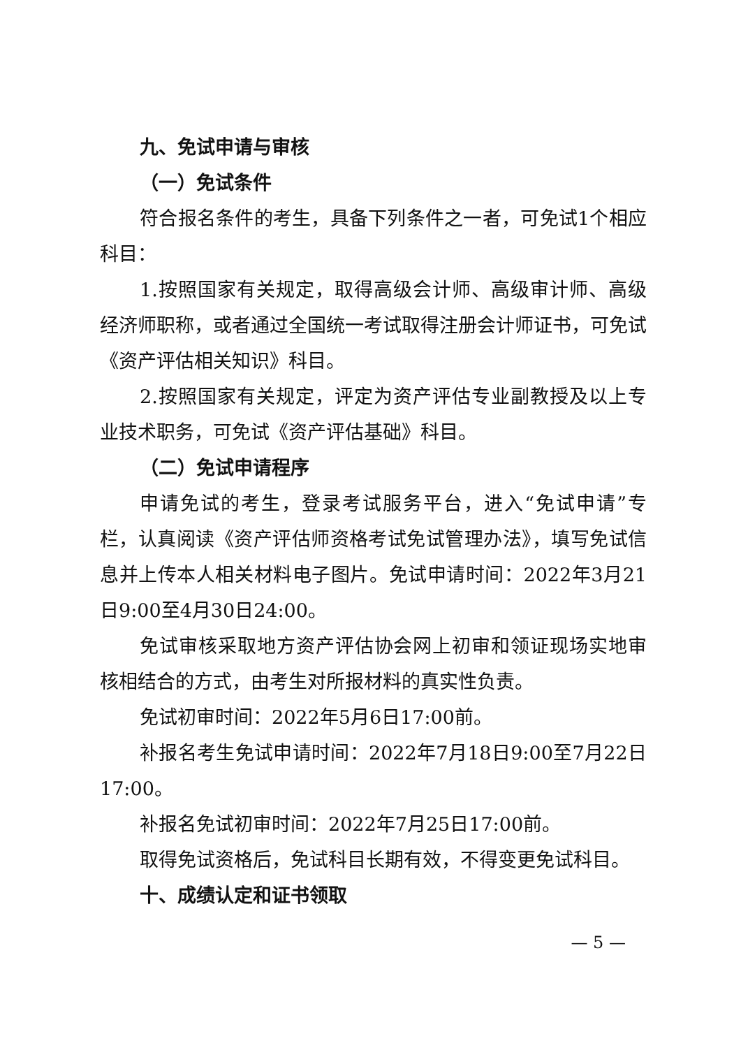九、免试申请与审核
（一）免试条件
符合报名条件的考生，具备下列条件之一者，可免试1个相应科目：
1.按照国家有关规定，取得高级会计师、高级审计师、高级经济师职称，或者通过全国统一考试取得注册会计师证书，可免试《资产评估相关知识》科目。
2.按照国家有关规定，评定为资产评估专业副教授及以上专业技术职务，可免试《资产评估基础》科目。
（二）免试申请程序
申请免试的考生，登录考试服务平台，进入“免试申请”专栏，认真阅读《资产评估师资格考试免试管理办法》，填写免试信息并上传本人相关材料电子图片。免试申请时间：2022年3月21日9:00至4月30日24:00。
免试审核采取地方资产评估协会网上初审和领证现场实地审核相结合的方式，由考生对所报材料的真实性负责。
免试初审时间：2022年5月6日17:00前。
补报名考生免试申请时间：2022年7月18日9:00至7月22日17:00。
补报名免试初审时间：2022年7月25日17:00前。
取得免试资格后，免试科目长期有效，不得变更免试科目。
十、成绩认定和证书领取
— 5 —